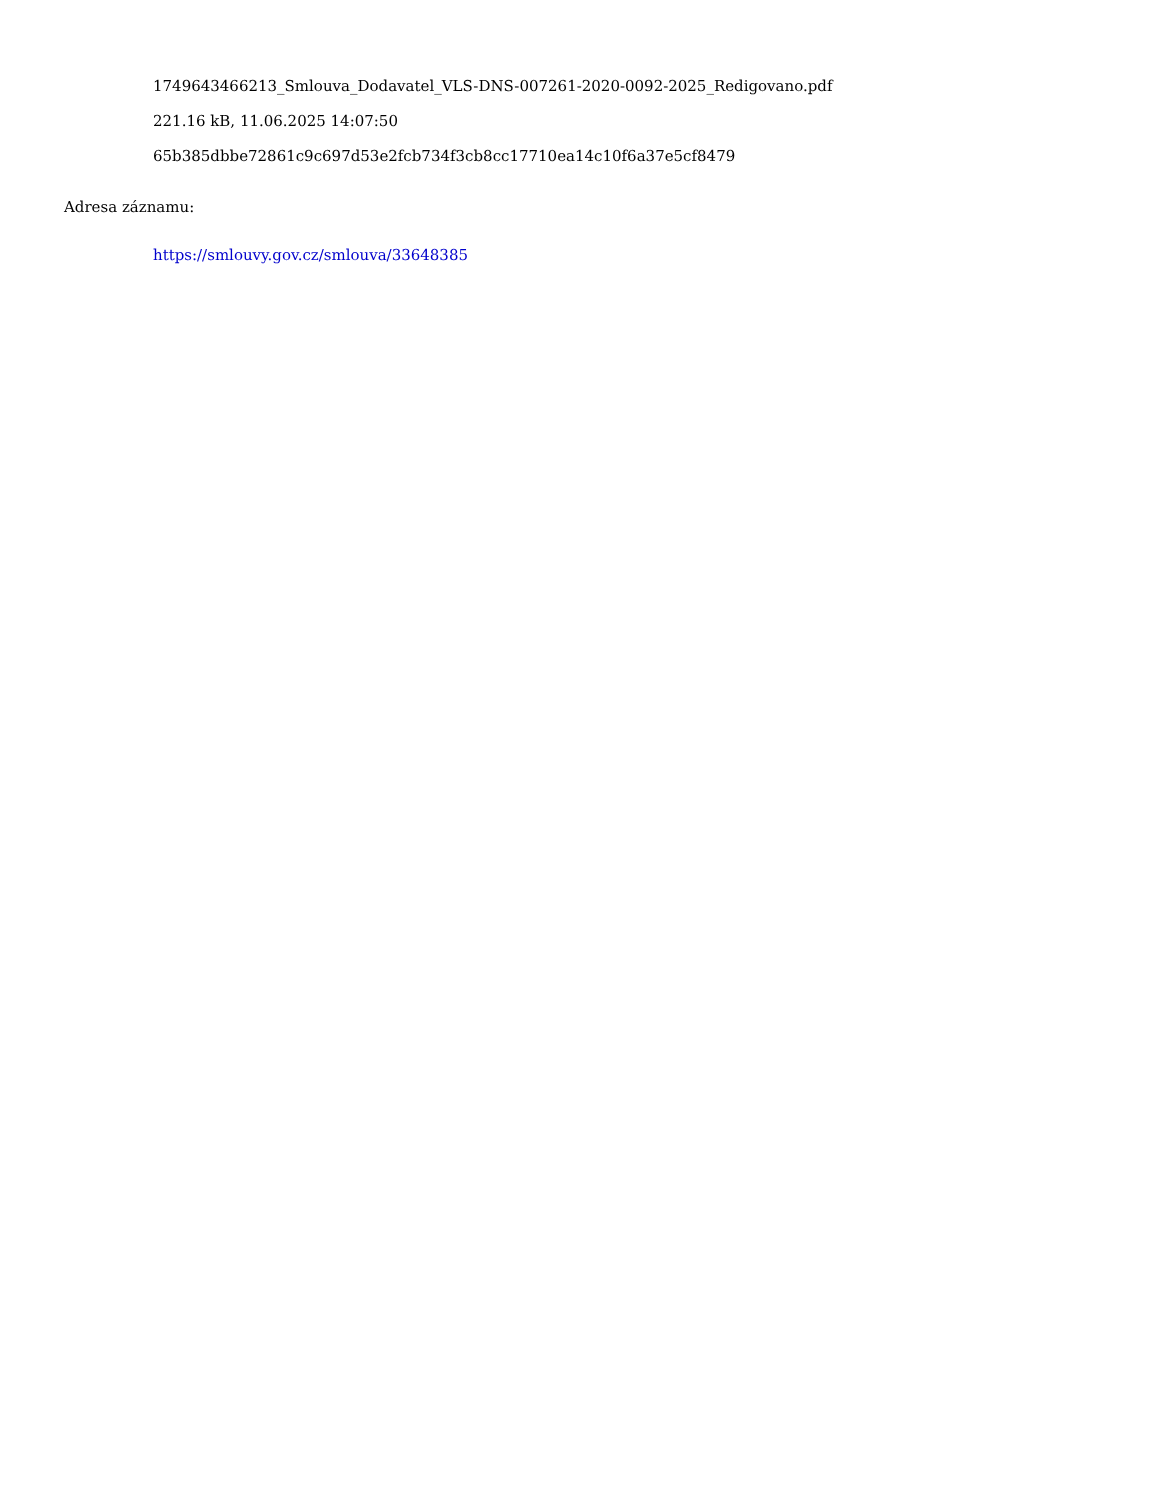1749643466213_Smlouva_Dodavatel_VLS-DNS-007261-2020-0092-2025_Redigovano.pdf
221.16 kB, 11.06.2025 14:07:50
65b385dbbe72861c9c697d53e2fcb734f3cb8cc17710ea14c10f6a37e5cf8479
Adresa záznamu:
https://smlouvy.gov.cz/smlouva/33648385